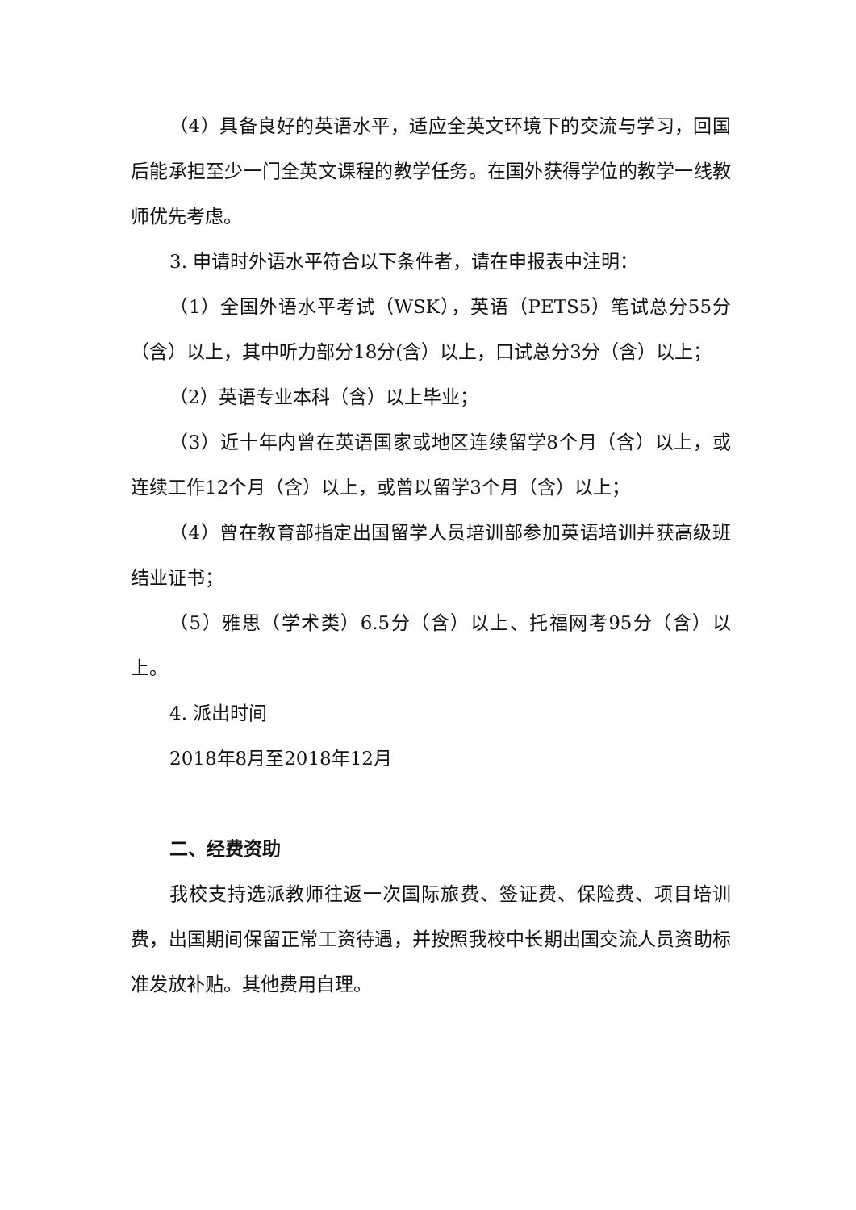（4）具备良好的英语水平，适应全英文环境下的交流与学习，回国后能承担至少一门全英文课程的教学任务。在国外获得学位的教学一线教师优先考虑。
3. 申请时外语水平符合以下条件者，请在申报表中注明：
（1）全国外语水平考试（WSK），英语（PETS5）笔试总分55分（含）以上，其中听力部分18分(含）以上，口试总分3分（含）以上；
（2）英语专业本科（含）以上毕业；
（3）近十年内曾在英语国家或地区连续留学8个月（含）以上，或连续工作12个月（含）以上，或曾以留学3个月（含）以上；
（4）曾在教育部指定出国留学人员培训部参加英语培训并获高级班结业证书；
（5）雅思（学术类）6.5分（含）以上、托福网考95分（含）以上。
4. 派出时间
2018年8月至2018年12月
二、经费资助
我校支持选派教师往返一次国际旅费、签证费、保险费、项目培训费，出国期间保留正常工资待遇，并按照我校中长期出国交流人员资助标准发放补贴。其他费用自理。